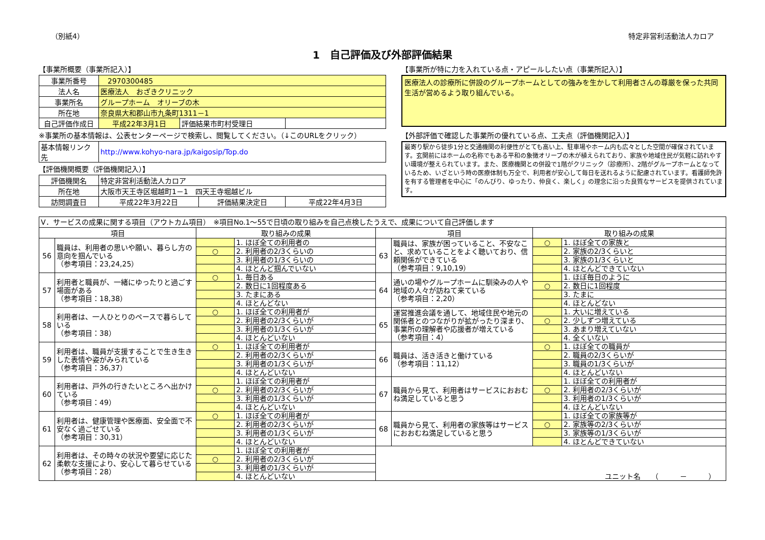（別紙4） 特定非営利活動法人カロア
1　自己評価及び外部評価結果
【事業所概要（事業所記入）】
| 事業所番号 | 2970300485 | | |
| 法人名 | 医療法人 おざきクリニック | | |
| 事業所名 | グループホーム オリーブの木 | | |
| 所在地 | 奈良県大和郡山市九条町1311－1 | | |
| 自己評価作成日 | 平成22年3月1日 | 評価結果市町村受理日 | |
※事業所の基本情報は、公表センターページで検索し、閲覧してください。（↓このURLをクリック）
| 基本情報リンク先 | http://www.kohyo-nara.jp/kaigosip/Top.do |
【評価機関概要（評価機関記入）】
| 評価機関名 | 特定非営利活動法人カロア | | |
| 所在地 | 大阪市天王寺区堀越町1－1 四天王寺堀越ビル | | |
| 訪問調査日 | 平成22年3月22日 | 評価結果決定日 | 平成22年4月3日 |
【事業所が特に力を入れている点・アピールしたい点（事業所記入）】
医療法人の診療所に併設のグループホームとしての強みを生かして利用者さんの尊厳を保った共同生活が営めるよう取り組んでいる。
【外部評価で確認した事業所の優れている点、工夫点（評価機関記入）】
最寄り駅から徒歩1分と交通機関の利便性がとても高い上、駐車場やホーム内も広々とした空間が確保されています。玄関前にはホームの名称でもある平和の象徴オリーブの木が植えられており、家族や地域住民が気軽に訪れやすい環境が整えられています。また、医療機関との併設で1階がクリニック（診療所）、2階がグループホームとなっているため、いざという時の医療体制も万全で、利用者が安心して毎日を送れるように配慮されています。看護師免許を有する管理者を中心に「のんびり、ゆったり、仲良く、楽しく」の理念に沿った良質なサービスを提供されています。
| Ⅴ．サービスの成果に関する項目（アウトカム項目） ※項目No.1～55で日頃の取り組みを自己点検したうえで、成果について自己評価します | | | | | | | |
| 項目 | | 取り組みの成果 | | 項目 | | 取り組みの成果 | |
| 56 | 職員は、利用者の思いや願い、暮らし方の意向を掴んでいる （参考項目：23,24,25） | | 1. ほぼ全ての利用者の | 63 | 職員は、家族が困っていること、不安なこと、求めていることをよく聴いており、信頼関係ができている （参考項目：9,10,19） | ○ | 1. ほぼ全ての家族と |
| | | ○ | 2. 利用者の2/3くらいの | | | | 2. 家族の2/3くらいと |
| | | | 3. 利用者の1/3くらいの | | | | 3. 家族の1/3くらいと |
| | | | 4. ほとんど掴んでいない | | | | 4. ほとんどできていない |
| 57 | 利用者と職員が、一緒にゆったりと過ごす場面がある （参考項目：18,38） | ○ | 1. 毎日ある | 64 | 通いの場やグループホームに馴染みの人や地域の人々が訪ねて来ている （参考項目：2,20） | | 1. ほぼ毎日のように |
| | | | 2. 数日に1回程度ある | | | ○ | 2. 数日に1回程度 |
| | | | 3. たまにある | | | | 3. たまに |
| | | | 4. ほとんどない | | | | 4. ほとんどない |
| 58 | 利用者は、一人ひとりのペースで暮らしている （参考項目：38） | ○ | 1. ほぼ全ての利用者が | 65 | 運営推進会議を通して、地域住民や地元の関係者とのつながりが拡がったり深まり、事業所の理解者や応援者が増えている （参考項目：4） | | 1. 大いに増えている |
| | | | 2. 利用者の2/3くらいが | | | ○ | 2. 少しずつ増えている |
| | | | 3. 利用者の1/3くらいが | | | | 3. あまり増えていない |
| | | | 4. ほとんどいない | | | | 4. 全くいない |
| 59 | 利用者は、職員が支援することで生き生きした表情や姿がみられている （参考項目：36,37） | ○ | 1. ほぼ全ての利用者が | 66 | 職員は、活き活きと働けている （参考項目：11,12） | ○ | 1. ほぼ全ての職員が |
| | | | 2. 利用者の2/3くらいが | | | | 2. 職員の2/3くらいが |
| | | | 3. 利用者の1/3くらいが | | | | 3. 職員の1/3くらいが |
| | | | 4. ほとんどいない | | | | 4. ほとんどいない |
| 60 | 利用者は、戸外の行きたいところへ出かけている （参考項目：49） | | 1. ほぼ全ての利用者が | 67 | 職員から見て、利用者はサービスにおおむね満足していると思う | | 1. ほぼ全ての利用者が |
| | | ○ | 2. 利用者の2/3くらいが | | | ○ | 2. 利用者の2/3くらいが |
| | | | 3. 利用者の1/3くらいが | | | | 3. 利用者の1/3くらいが |
| | | | 4. ほとんどいない | | | | 4. ほとんどいない |
| 61 | 利用者は、健康管理や医療面、安全面で不安なく過ごせている （参考項目：30,31） | ○ | 1. ほぼ全ての利用者が | 68 | 職員から見て、利用者の家族等はサービスにおおむね満足していると思う | | 1. ほぼ全ての家族等が |
| | | | 2. 利用者の2/3くらいが | | | ○ | 2. 家族等の2/3くらいが |
| | | | 3. 利用者の1/3くらいが | | | | 3. 家族等の1/3くらいが |
| | | | 4. ほとんどいない | | | | 4. ほとんどできていない |
| 62 | 利用者は、その時々の状況や要望に応じた柔軟な支援により、安心して暮らせている （参考項目：28） | | 1. ほぼ全ての利用者が | ユニット名 （ － ） | | | |
| | | ○ | 2. 利用者の2/3くらいが | | | | |
| | | | 3. 利用者の1/3くらいが | | | | |
| | | | 4. ほとんどいない | | | | |